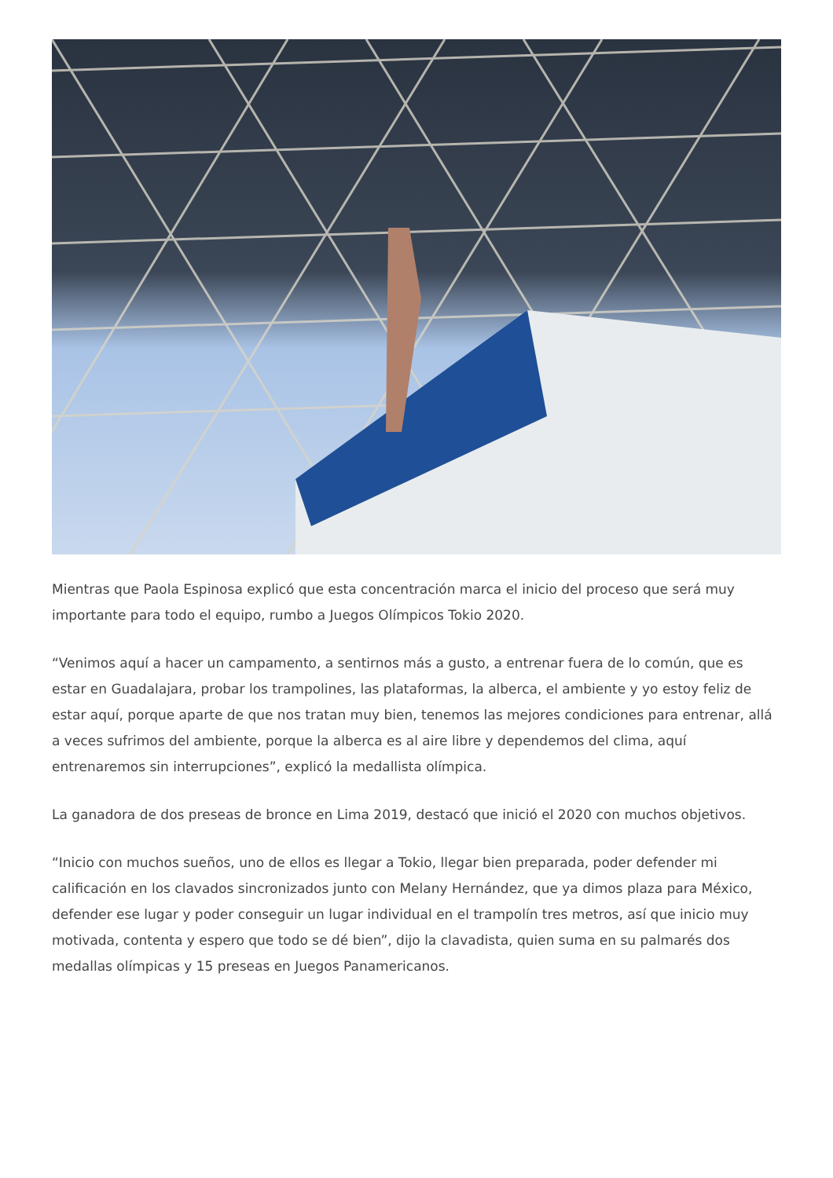Mientras que Paola Espinosa explicó que esta concentración marca el inicio del proceso que será muy importante para todo el equipo, rumbo a Juegos Olímpicos Tokio 2020.
“Venimos aquí a hacer un campamento, a sentirnos más a gusto, a entrenar fuera de lo común, que es estar en Guadalajara, probar los trampolines, las plataformas, la alberca, el ambiente y yo estoy feliz de estar aquí, porque aparte de que nos tratan muy bien, tenemos las mejores condiciones para entrenar, allá a veces sufrimos del ambiente, porque la alberca es al aire libre y dependemos del clima, aquí entrenaremos sin interrupciones”, explicó la medallista olímpica.
La ganadora de dos preseas de bronce en Lima 2019, destacó que inició el 2020 con muchos objetivos.
“Inicio con muchos sueños, uno de ellos es llegar a Tokio, llegar bien preparada, poder defender mi calificación en los clavados sincronizados junto con Melany Hernández, que ya dimos plaza para México, defender ese lugar y poder conseguir un lugar individual en el trampolín tres metros, así que inicio muy motivada, contenta y espero que todo se dé bien”, dijo la clavadista, quien suma en su palmarés dos medallas olímpicas y 15 preseas en Juegos Panamericanos.